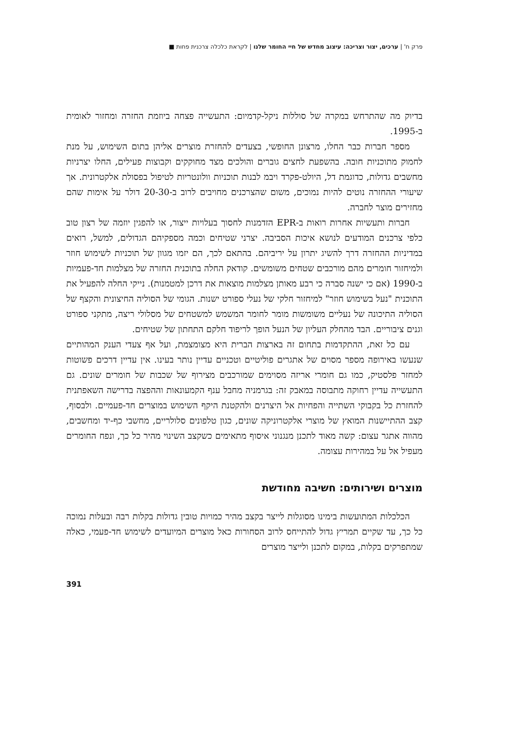פרק ח' | ערכים, יצור וצריכה: עיצוב מחדש של חיי החומר שלנו | לקראת כלכלה צרכנית פחות ■
בדיוק מה שהתרחש במקרה של סוללות ניקל-קדמיום: התעשייה פצחה ביוזמת החזרה ומחזור לאומית ב-1995.
מספר חברות כבר החלו, מרצונן החופשי, בצעדים להחזרת מוצרים אליהן בתום השימוש, על מנת לחמוק מתוכניות חובה. בהשפעת לחצים גוברים והולכים מצד מחוקקים וקבוצות פעילים, החלו יצרניות מחשבים גדולות, כדוגמת דל, היולט-פקרד ויבמ לבנות תוכניות וולונטריות לטיפול בפסולת אלקטרונית. אך שיעורי ההחזרה נוטים להיות נמוכים, משום שהצרכנים מחויבים לרוב ב-20-30 דולר על אימות שהם מחזירים מוצר לחברה.
חברות ותעשיות אחרות רואות ב-EPR הזדמנות לחסוך בעלויות ייצור, או להפגין יוזמה של רצון טוב כלפי צרכנים המודעים לנושא איכות הסביבה. יצרני שטיחים וכמה מספקיהם הגדולים, למשל, רואים במדיניות ההחזרה דרך להשיג יתרון על יריביהם. בהתאם לכך, הם יזמו מגוון של תוכניות לשימוש חוזר ולמיחזור חומרים מהם מורכבים שטחים משומשים. קודאק החלה בתוכנית החזרה של מצלמות חד-פעמיות ב-1990 (אם כי ישנה סברה כי רבע מאותן מצלמות מוצאות את דרכן למטמנות). נייקי החלה להפעיל את התוכנית "נעל בשימוש חוזר" למיחזור חלקי של נעלי ספורט ישנות. הגומי של הסוליה החיצונית והקצף של הסוליה התיכונה של נעליים משומשות מומר לחומר המשמש למשטחים של מסלולי ריצה, מתקני ספורט וגנים ציבוריים. הבד מהחלק העליון של הנעל הופך לריפוד חלקם התחתון של שטיחים.
עם כל זאת, ההתקדמות בתחום זה בארצות הברית היא מצומצמת, ועל אף צעדי הענק המהותיים שנעשו באירופה מספר מסוים של אתגרים פוליטיים וטכניים עדיין נותר בעינו. אין עדיין דרכים פשוטות למחזר פלסטיק, כמו גם חומרי אריזה מסוימים שמורכבים מצירוף של שכבות של חומרים שונים. גם התעשייה עדיין רחוקה מתבוסה במאבק זה: בגרמניה מחבל ענף הקמעונאות וההפצה בדרישה השאפתנית להחזרת כל בקבוקי השתייה והפחיות אל היצרנים ולהקטנת היקף השימוש במוצרים חד-פעמיים. ולבסוף, קצב ההתיישנות המואץ של מוצרי אלקטרוניקה שונים, כגון טלפונים סלולריים, מחשבי כף-יד ומחשבים, מהווה אתגר עצום: קשה מאוד לתכנן מנגנוני איסוף מתאימים כשקצב השינוי מהיר כל כך, ונפח החומרים מעפיל אל על במהירות עצומה.
מוצרים ושירותים: חשיבה מחודשת
הכלכלות המתועשות בימינו מסוגלות לייצר בקצב מהיר כמויות טובין גדולות בקלות רבה ובעלות נמוכה כל כך, עד שקיים תמריץ גדול להתייחס לרוב הסחורות כאל מוצרים המיועדים לשימוש חד-פעמי, כאלה שמתפרקים בקלות, במקום לתכנן ולייצר מוצרים
391